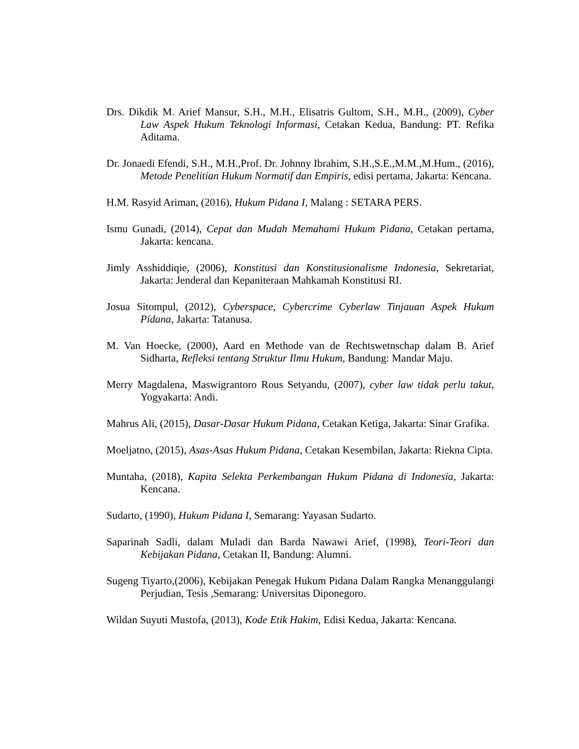Drs. Dikdik M. Arief Mansur, S.H., M.H., Elisatris Gultom, S.H., M.H., (2009), Cyber Law Aspek Hukum Teknologi Informasi, Cetakan Kedua, Bandung: PT. Refika Aditama.
Dr. Jonaedi Efendi, S.H., M.H.,Prof. Dr. Johnny Ibrahim, S.H.,S.E.,M.M.,M.Hum., (2016), Metode Penelitian Hukum Normatif dan Empiris, edisi pertama, Jakarta: Kencana.
H.M. Rasyid Ariman, (2016), Hukum Pidana I, Malang : SETARA PERS.
Ismu Gunadi, (2014), Cepat dan Mudah Memahami Hukum Pidana, Cetakan pertama, Jakarta: kencana.
Jimly Asshiddiqie, (2006), Konstitusi dan Konstitusionalisme Indonesia, Sekretariat, Jakarta: Jenderal dan Kepaniteraan Mahkamah Konstitusi RI.
Josua Sitompul, (2012), Cyberspace, Cybercrime Cyberlaw Tinjauan Aspek Hukum Pidana, Jakarta: Tatanusa.
M. Van Hoecke, (2000), Aard en Methode van de Rechtswetnschap dalam B. Arief Sidharta, Refleksi tentang Struktur Ilmu Hukum, Bandung: Mandar Maju.
Merry Magdalena, Maswigrantoro Rous Setyandu, (2007), cyber law tidak perlu takut, Yogyakarta: Andi.
Mahrus Ali, (2015), Dasar-Dasar Hukum Pidana, Cetakan Ketiga, Jakarta: Sinar Grafika.
Moeljatno, (2015), Asas-Asas Hukum Pidana, Cetakan Kesembilan, Jakarta: Riekna Cipta.
Muntaha, (2018), Kapita Selekta Perkembangan Hukum Pidana di Indonesia, Jakarta: Kencana.
Sudarto, (1990), Hukum Pidana I, Semarang: Yayasan Sudarto.
Saparinah Sadli, dalam Muladi dan Barda Nawawi Arief, (1998), Teori-Teori dan Kebijakan Pidana, Cetakan II, Bandung: Alumni.
Sugeng Tiyarto,(2006), Kebijakan Penegak Hukum Pidana Dalam Rangka Menanggulangi Perjudian, Tesis ,Semarang: Universitas Diponegoro.
Wildan Suyuti Mustofa, (2013), Kode Etik Hakim, Edisi Kedua, Jakarta: Kencana.